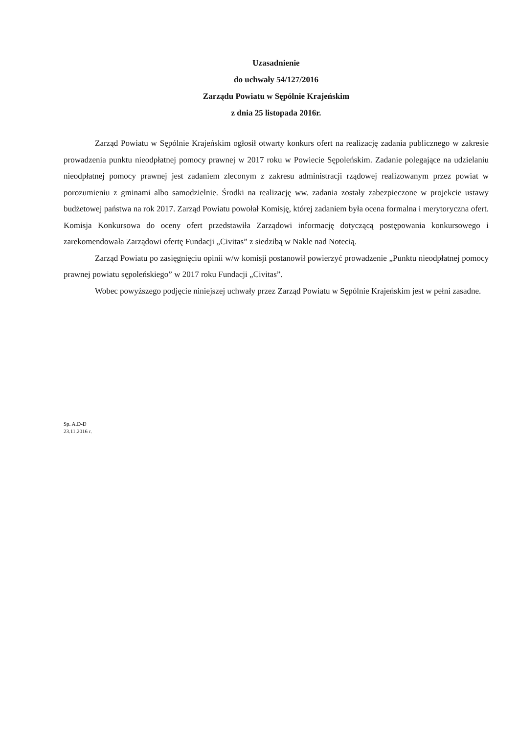Uzasadnienie
do uchwały 54/127/2016
Zarządu Powiatu w Sępólnie Krajeńskim
z dnia 25 listopada 2016r.
Zarząd Powiatu w Sępólnie Krajeńskim ogłosił otwarty konkurs ofert na realizację zadania publicznego w zakresie prowadzenia punktu nieodpłatnej pomocy prawnej w 2017 roku w Powiecie Sępoleńskim. Zadanie polegające na udzielaniu nieodpłatnej pomocy prawnej jest zadaniem zleconym z zakresu administracji rządowej realizowanym przez powiat w porozumieniu z gminami albo samodzielnie. Środki na realizację ww. zadania zostały zabezpieczone w projekcie ustawy budżetowej państwa na rok 2017. Zarząd Powiatu powołał Komisję, której zadaniem była ocena formalna i merytoryczna ofert. Komisja Konkursowa do oceny ofert przedstawiła Zarządowi informację dotyczącą postępowania konkursowego i zarekomendowała Zarządowi ofertę Fundacji „Civitas” z siedzibą w Nakle nad Notecią.
Zarząd Powiatu po zasięgnięciu opinii w/w komisji postanowił powierzyć prowadzenie „Punktu nieodpłatnej pomocy prawnej powiatu sępoleńskiego” w 2017 roku Fundacji „Civitas”.
Wobec powyższego podjęcie niniejszej uchwały przez Zarząd Powiatu w Sępólnie Krajeńskim jest w pełni zasadne.
Sp. A.D-D
23.11.2016 r.